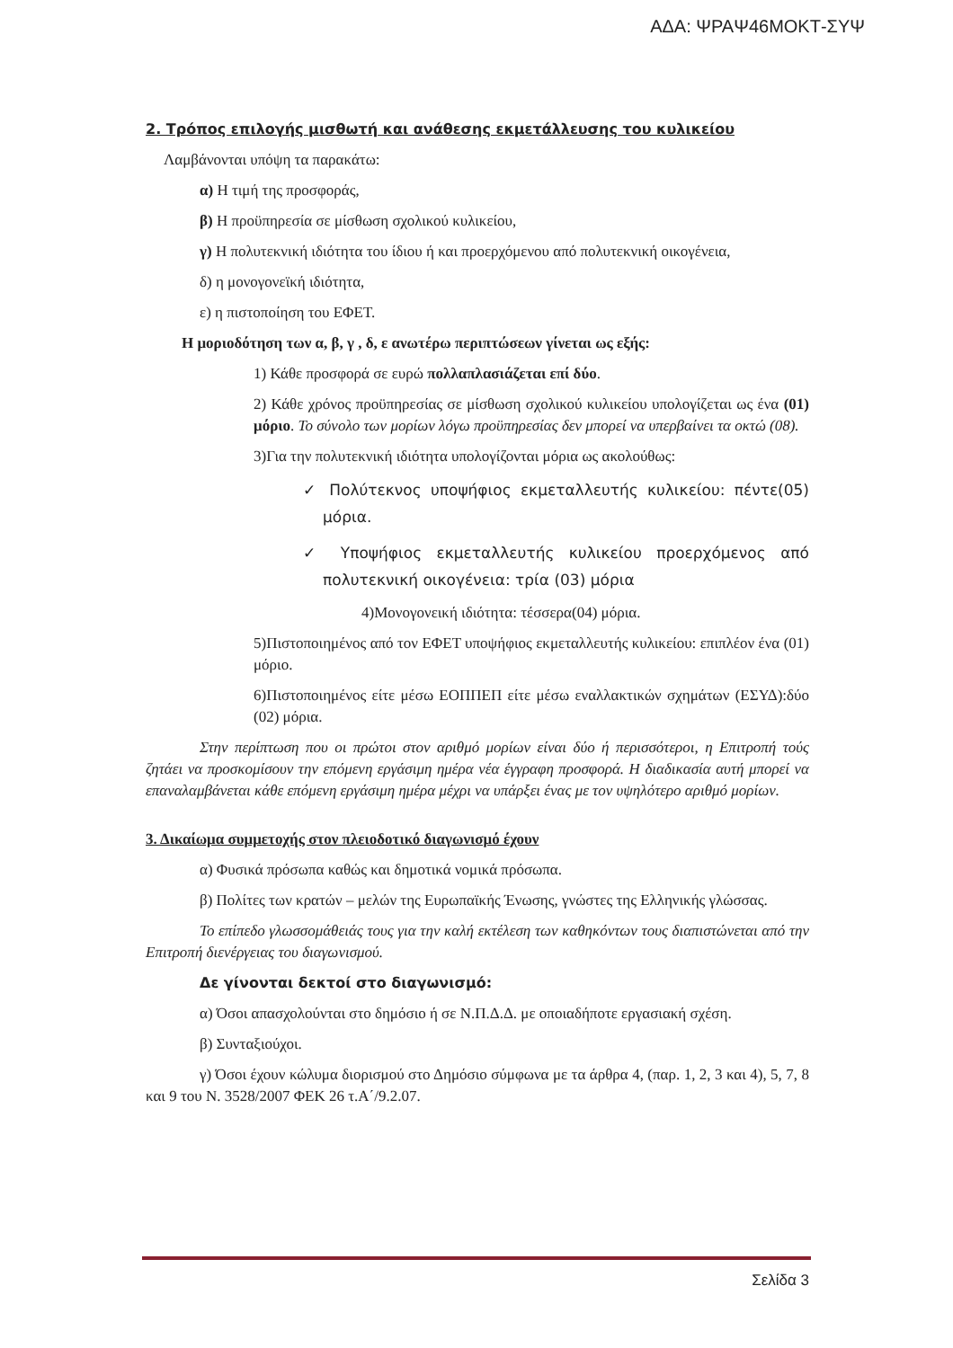ΑΔΑ: ΨΡΑΨ46ΜΟΚΤ-ΣΥΨ
2. Τρόπος επιλογής μισθωτή και ανάθεσης εκμετάλλευσης του κυλικείου
Λαμβάνονται υπόψη τα παρακάτω:
α) Η τιμή της προσφοράς,
β) Η προϋπηρεσία σε μίσθωση σχολικού κυλικείου,
γ) Η πολυτεκνική ιδιότητα του ίδιου ή και προερχόμενου από πολυτεκνική οικογένεια,
δ) η μονογονεϊκή ιδιότητα,
ε) η πιστοποίηση του ΕΦΕΤ.
Η μοριοδότηση των α, β, γ , δ, ε ανωτέρω περιπτώσεων γίνεται ως εξής:
1) Κάθε προσφορά σε ευρώ πολλαπλασιάζεται επί δύο.
2) Κάθε χρόνος προϋπηρεσίας σε μίσθωση σχολικού κυλικείου υπολογίζεται ως ένα (01) μόριο. Το σύνολο των μορίων λόγω προϋπηρεσίας δεν μπορεί να υπερβαίνει τα οκτώ (08).
3)Για την πολυτεκνική ιδιότητα υπολογίζονται μόρια ως ακολούθως:
✓ Πολύτεκνος υποψήφιος εκμεταλλευτής κυλικείου: πέντε(05) μόρια.
✓ Υποψήφιος εκμεταλλευτής κυλικείου προερχόμενος από πολυτεκνική οικογένεια: τρία (03) μόρια
4)Μονογονεική ιδιότητα: τέσσερα(04) μόρια.
5)Πιστοποιημένος από τον ΕΦΕΤ υποψήφιος εκμεταλλευτής κυλικείου: επιπλέον ένα (01) μόριο.
6)Πιστοποιημένος είτε μέσω ΕΟΠΠΕΠ είτε μέσω εναλλακτικών σχημάτων (ΕΣΥΔ):δύο (02) μόρια.
Στην περίπτωση που οι πρώτοι στον αριθμό μορίων είναι δύο ή περισσότεροι, η Επιτροπή τούς ζητάει να προσκομίσουν την επόμενη εργάσιμη ημέρα νέα έγγραφη προσφορά. Η διαδικασία αυτή μπορεί να επαναλαμβάνεται κάθε επόμενη εργάσιμη ημέρα μέχρι να υπάρξει ένας με τον υψηλότερο αριθμό μορίων.
3. Δικαίωμα συμμετοχής στον πλειοδοτικό διαγωνισμό έχουν
α) Φυσικά πρόσωπα καθώς και δημοτικά νομικά πρόσωπα.
β) Πολίτες των κρατών – μελών της Ευρωπαϊκής Ένωσης, γνώστες της Ελληνικής γλώσσας.
Το επίπεδο γλωσσομάθειάς τους για την καλή εκτέλεση των καθηκόντων τους διαπιστώνεται από την Επιτροπή διενέργειας του διαγωνισμού.
Δε γίνονται δεκτοί στο διαγωνισμό:
α) Όσοι απασχολούνται στο δημόσιο ή σε Ν.Π.Δ.Δ. με οποιαδήποτε εργασιακή σχέση.
β) Συνταξιούχοι.
γ) Όσοι έχουν κώλυμα διορισμού στο Δημόσιο σύμφωνα με τα άρθρα 4, (παρ. 1, 2, 3 και 4), 5, 7, 8 και 9 του Ν. 3528/2007 ΦΕΚ 26 τ.Α΄/9.2.07.
Σελίδα 3